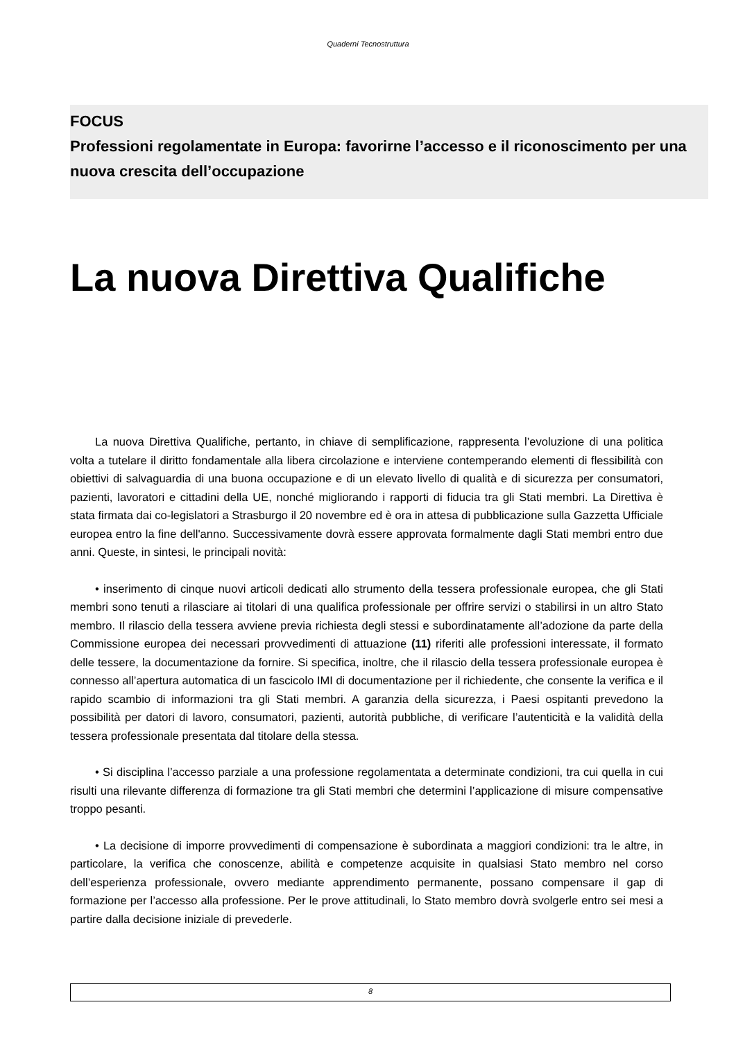Quaderni Tecnostruttura
FOCUS
Professioni regolamentate in Europa: favorirne l’accesso e il riconoscimento per una nuova crescita dell’occupazione
La nuova Direttiva Qualifiche
La nuova Direttiva Qualifiche, pertanto, in chiave di semplificazione, rappresenta l’evoluzione di una politica volta a tutelare il diritto fondamentale alla libera circolazione e interviene contemperando elementi di flessibilità con obiettivi di salvaguardia di una buona occupazione e di un elevato livello di qualità e di sicurezza per consumatori, pazienti, lavoratori e cittadini della UE, nonché migliorando i rapporti di fiducia tra gli Stati membri. La Direttiva è stata firmata dai co-legislatori a Strasburgo il 20 novembre ed è ora in attesa di pubblicazione sulla Gazzetta Ufficiale europea entro la fine dell'anno. Successivamente dovrà essere approvata formalmente dagli Stati membri entro due anni. Queste, in sintesi, le principali novità:
• inserimento di cinque nuovi articoli dedicati allo strumento della tessera professionale europea, che gli Stati membri sono tenuti a rilasciare ai titolari di una qualifica professionale per offrire servizi o stabilirsi in un altro Stato membro. Il rilascio della tessera avviene previa richiesta degli stessi e subordinatamente all’adozione da parte della Commissione europea dei necessari provvedimenti di attuazione (11) riferiti alle professioni interessate, il formato delle tessere, la documentazione da fornire. Si specifica, inoltre, che il rilascio della tessera professionale europea è connesso all’apertura automatica di un fascicolo IMI di documentazione per il richiedente, che consente la verifica e il rapido scambio di informazioni tra gli Stati membri. A garanzia della sicurezza, i Paesi ospitanti prevedono la possibilità per datori di lavoro, consumatori, pazienti, autorità pubbliche, di verificare l’autenticità e la validità della tessera professionale presentata dal titolare della stessa.
• Si disciplina l’accesso parziale a una professione regolamentata a determinate condizioni, tra cui quella in cui risulti una rilevante differenza di formazione tra gli Stati membri che determini l’applicazione di misure compensative troppo pesanti.
• La decisione di imporre provvedimenti di compensazione è subordinata a maggiori condizioni: tra le altre, in particolare, la verifica che conoscenze, abilità e competenze acquisite in qualsiasi Stato membro nel corso dell’esperienza professionale, ovvero mediante apprendimento permanente, possano compensare il gap di formazione per l’accesso alla professione. Per le prove attitudinali, lo Stato membro dovrà svolgerle entro sei mesi a partire dalla decisione iniziale di prevederle.
8